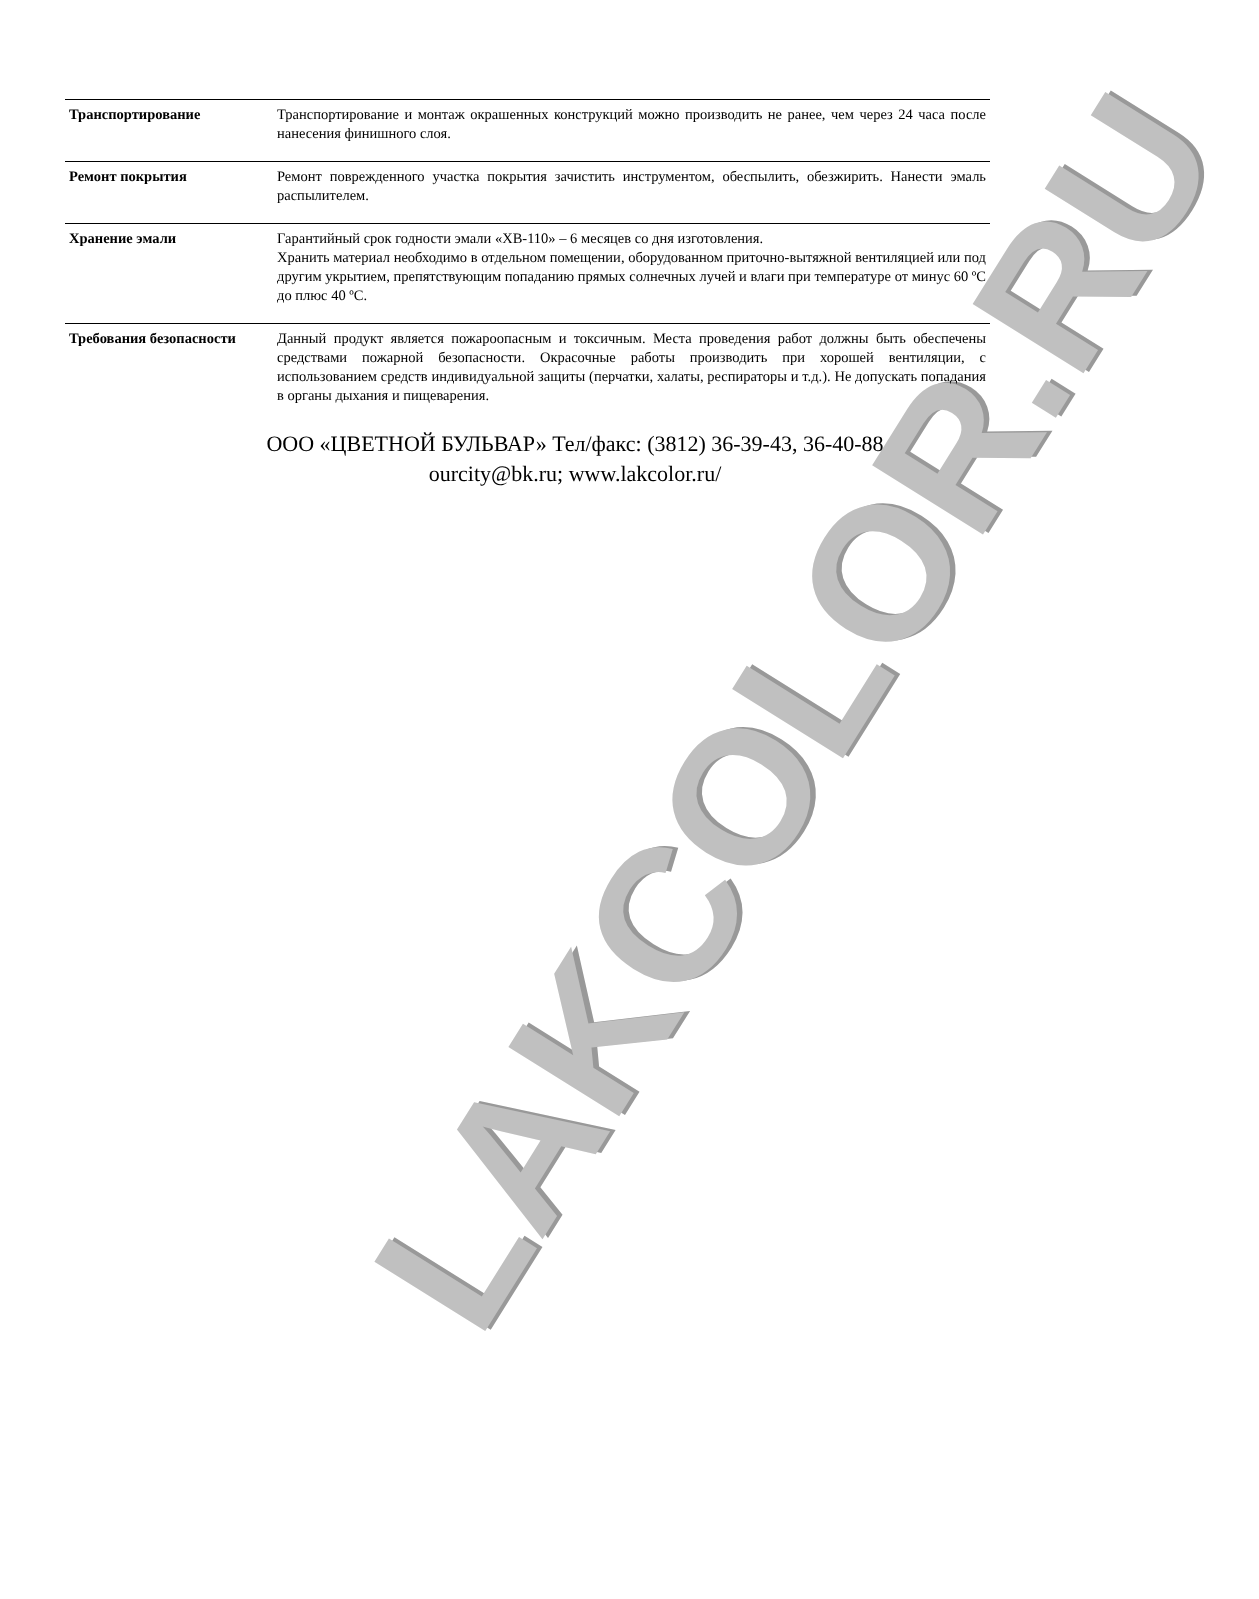| Транспортирование | Транспортирование и монтаж окрашенных конструкций можно производить не ранее, чем через 24 часа после нанесения финишного слоя. |
| Ремонт покрытия | Ремонт поврежденного участка покрытия зачистить инструментом, обеспылить, обезжирить. Нанести эмаль распылителем. |
| Хранение эмали | Гарантийный срок годности эмали «ХВ-110» – 6 месяцев со дня изготовления. Хранить материал необходимо в отдельном помещении, оборудованном приточно-вытяжной вентиляцией или под другим укрытием, препятствующим попаданию прямых солнечных лучей и влаги при температуре от минус 60 ºС до плюс 40 ºС. |
| Требования безопасности | Данный продукт является пожароопасным и токсичным. Места проведения работ должны быть обеспечены средствами пожарной безопасности. Окрасочные работы производить при хорошей вентиляции, с использованием средств индивидуальной защиты (перчатки, халаты, респираторы и т.д.). Не допускать попадания в органы дыхания и пищеварения. |
ООО «ЦВЕТНОЙ БУЛЬВАР» Тел/факс: (3812) 36-39-43, 36-40-88
ourcity@bk.ru; www.lakcolor.ru/
LAKCOLOR.RU